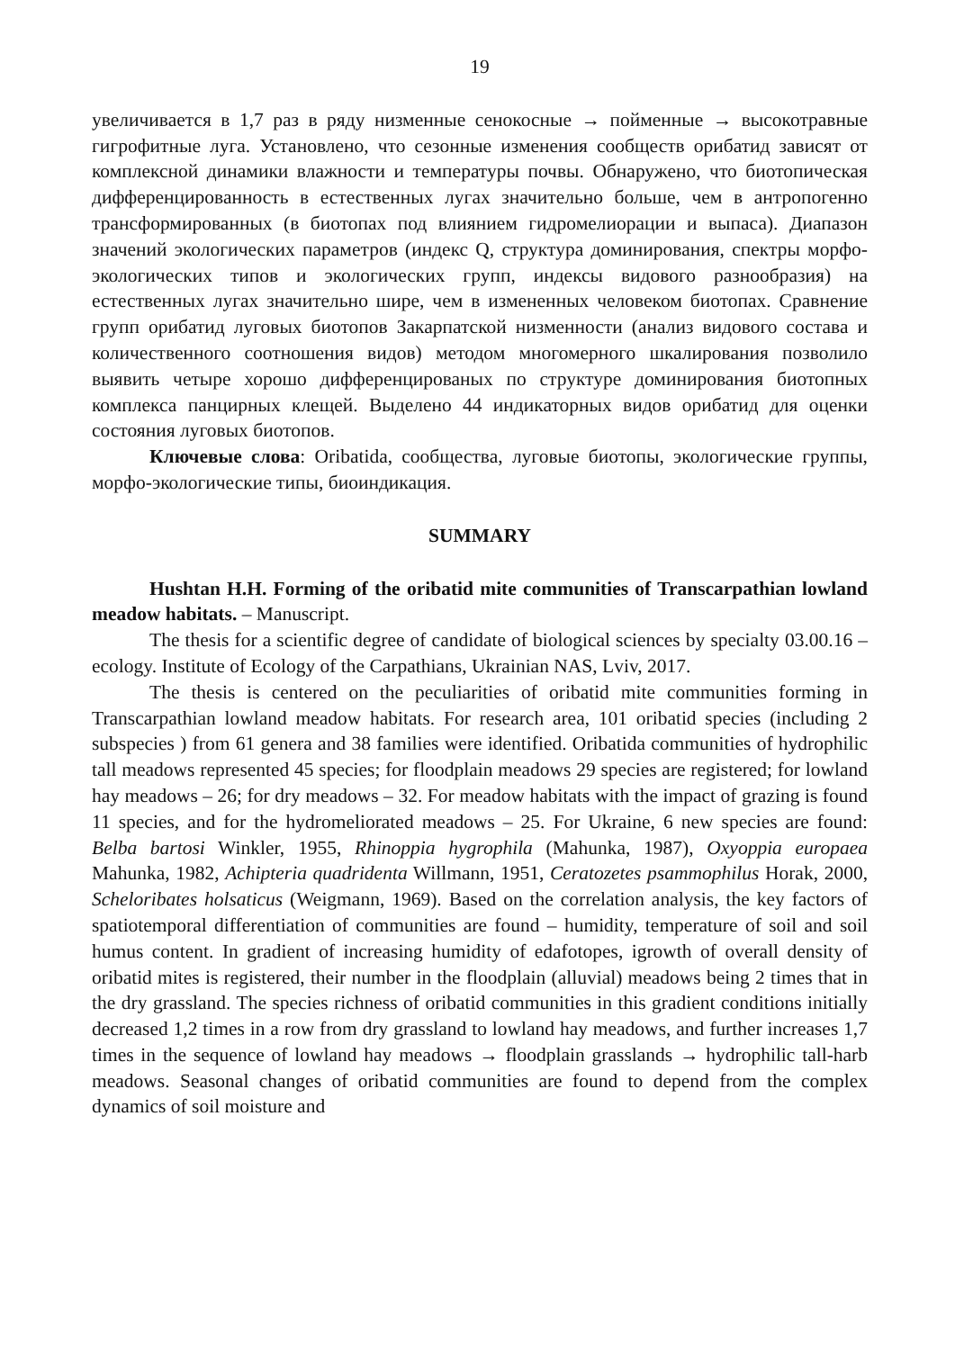19
увеличивается в 1,7 раз в ряду низменные сенокосные → пойменные → высокотравные гигрофитные луга. Установлено, что сезонные изменения сообществ орибатид зависят от комплексной динамики влажности и температуры почвы. Обнаружено, что биотопическая дифференцированность в естественных лугах значительно больше, чем в антропогенно трансформированных (в биотопах под влиянием гидромелиорации и выпаса). Диапазон значений экологических параметров (индекс Q, структура доминирования, спектры морфо-экологических типов и экологических групп, индексы видового разнообразия) на естественных лугах значительно шире, чем в измененных человеком биотопах. Сравнение групп орибатид луговых биотопов Закарпатской низменности (анализ видового состава и количественного соотношения видов) методом многомерного шкалирования позволило выявить четыре хорошо дифференцированых по структуре доминирования биотопных комплекса панцирных клещей. Выделено 44 индикаторных видов орибатид для оценки состояния луговых биотопов.
Ключевые слова: Oribatida, сообщества, луговые биотопы, экологические группы, морфо-экологические типы, биоиндикация.
SUMMARY
Hushtan H.H. Forming of the oribatid mite communities of Transcarpathian lowland meadow habitats. – Manuscript.
The thesis for a scientific degree of candidate of biological sciences by specialty 03.00.16 – ecology. Institute of Ecology of the Carpathians, Ukrainian NAS, Lviv, 2017.
The thesis is centered on the peculiarities of oribatid mite communities forming in Transcarpathian lowland meadow habitats. For research area, 101 oribatid species (including 2 subspecies ) from 61 genera and 38 families were identified. Oribatida communities of hydrophilic tall meadows represented 45 species; for floodplain meadows 29 species are registered; for lowland hay meadows – 26; for dry meadows – 32. For meadow habitats with the impact of grazing is found 11 species, and for the hydromeliorated meadows – 25. For Ukraine, 6 new species are found: Belba bartosi Winkler, 1955, Rhinoppia hygrophila (Mahunka, 1987), Oxyoppia europaea Mahunka, 1982, Achipteria quadridenta Willmann, 1951, Ceratozetes psammophilus Horak, 2000, Scheloribates holsaticus (Weigmann, 1969). Based on the correlation analysis, the key factors of spatiotemporal differentiation of communities are found – humidity, temperature of soil and soil humus content. In gradient of increasing humidity of edafotopes, igrowth of overall density of oribatid mites is registered, their number in the floodplain (alluvial) meadows being 2 times that in the dry grassland. The species richness of oribatid communities in this gradient conditions initially decreased 1,2 times in a row from dry grassland to lowland hay meadows, and further increases 1,7 times in the sequence of lowland hay meadows → floodplain grasslands → hydrophilic tall-harb meadows. Seasonal changes of oribatid communities are found to depend from the complex dynamics of soil moisture and